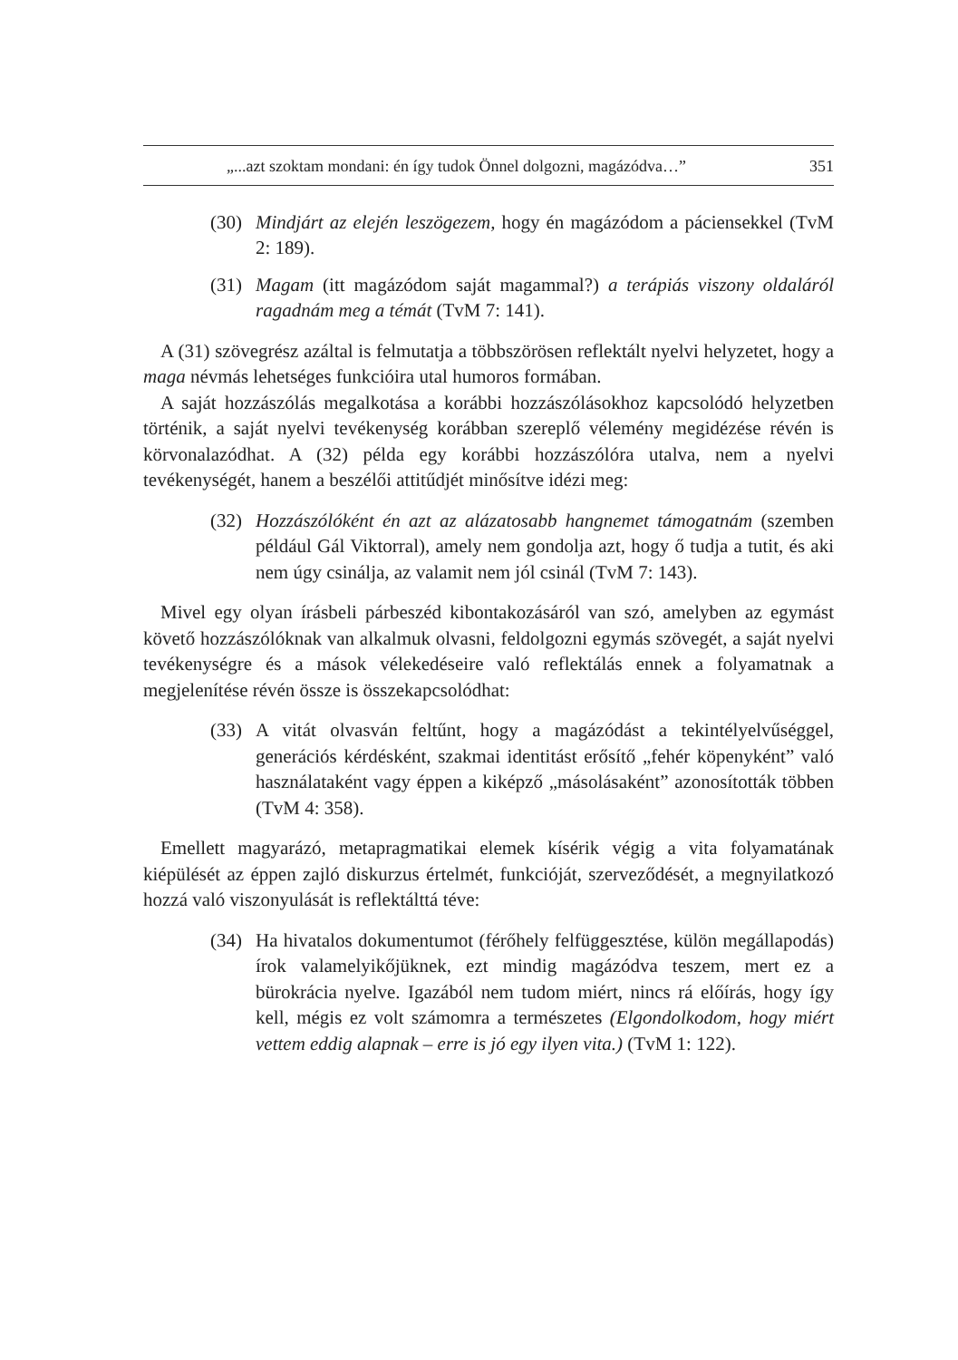„...azt szoktam mondani: én így tudok Önnel dolgozni, magázódva…” 351
(30)
Mindjárt az elején leszögezem, hogy én magázódom a páciensekkel (TvM 2: 189).
(31)
Magam (itt magázódom saját magammal?) a terápiás viszony oldaláról ragadnám meg a témát (TvM 7: 141).
A (31) szövegrész azáltal is felmutatja a többszörösen reflektált nyelvi helyzetet, hogy a maga névmás lehetséges funkcióira utal humoros formában.
A saját hozzászólás megalkotása a korábbi hozzászólásokhoz kapcsolódó helyzetben történik, a saját nyelvi tevékenység korábban szereplő vélemény megidézése révén is körvonalazódhat. A (32) példa egy korábbi hozzászólóra utalva, nem a nyelvi tevékenységét, hanem a beszélői attitűdjét minősítve idézi meg:
(32)
Hozzászólóként én azt az alázatosabb hangnemet támogatnám (szemben például Gál Viktorral), amely nem gondolja azt, hogy ő tudja a tutit, és aki nem úgy csinálja, az valamit nem jól csinál (TvM 7: 143).
Mivel egy olyan írásbeli párbeszéd kibontakozásáról van szó, amelyben az egymást követő hozzászólóknak van alkalmuk olvasni, feldolgozni egymás szövegét, a saját nyelvi tevékenységre és a mások vélekedéseire való reflektálás ennek a folyamatnak a megjelenítése révén össze is összekapcsolódhat:
(33)
A vitát olvasván feltűnt, hogy a magázódást a tekintélyelvűséggel, generációs kérdésként, szakmai identitást erősítő „fehér köpenyként” való használataként vagy éppen a kiképző „másolásaként” azonosították többen (TvM 4: 358).
Emellett magyarázó, metapragmatikai elemek kísérik végig a vita folyamatának kiépülését az éppen zajló diskurzus értelmét, funkcióját, szerveződését, a megnyilatkozó hozzá való viszonyulását is reflektálttá téve:
(34)
Ha hivatalos dokumentumot (férőhely felfüggesztése, külön megállapodás) írok valamelyikőjüknek, ezt mindig magázódva teszem, mert ez a bürokrácia nyelve. Igazából nem tudom miért, nincs rá előírás, hogy így kell, mégis ez volt számomra a természetes (Elgondolkodom, hogy miért vettem eddig alapnak – erre is jó egy ilyen vita.) (TvM 1: 122).